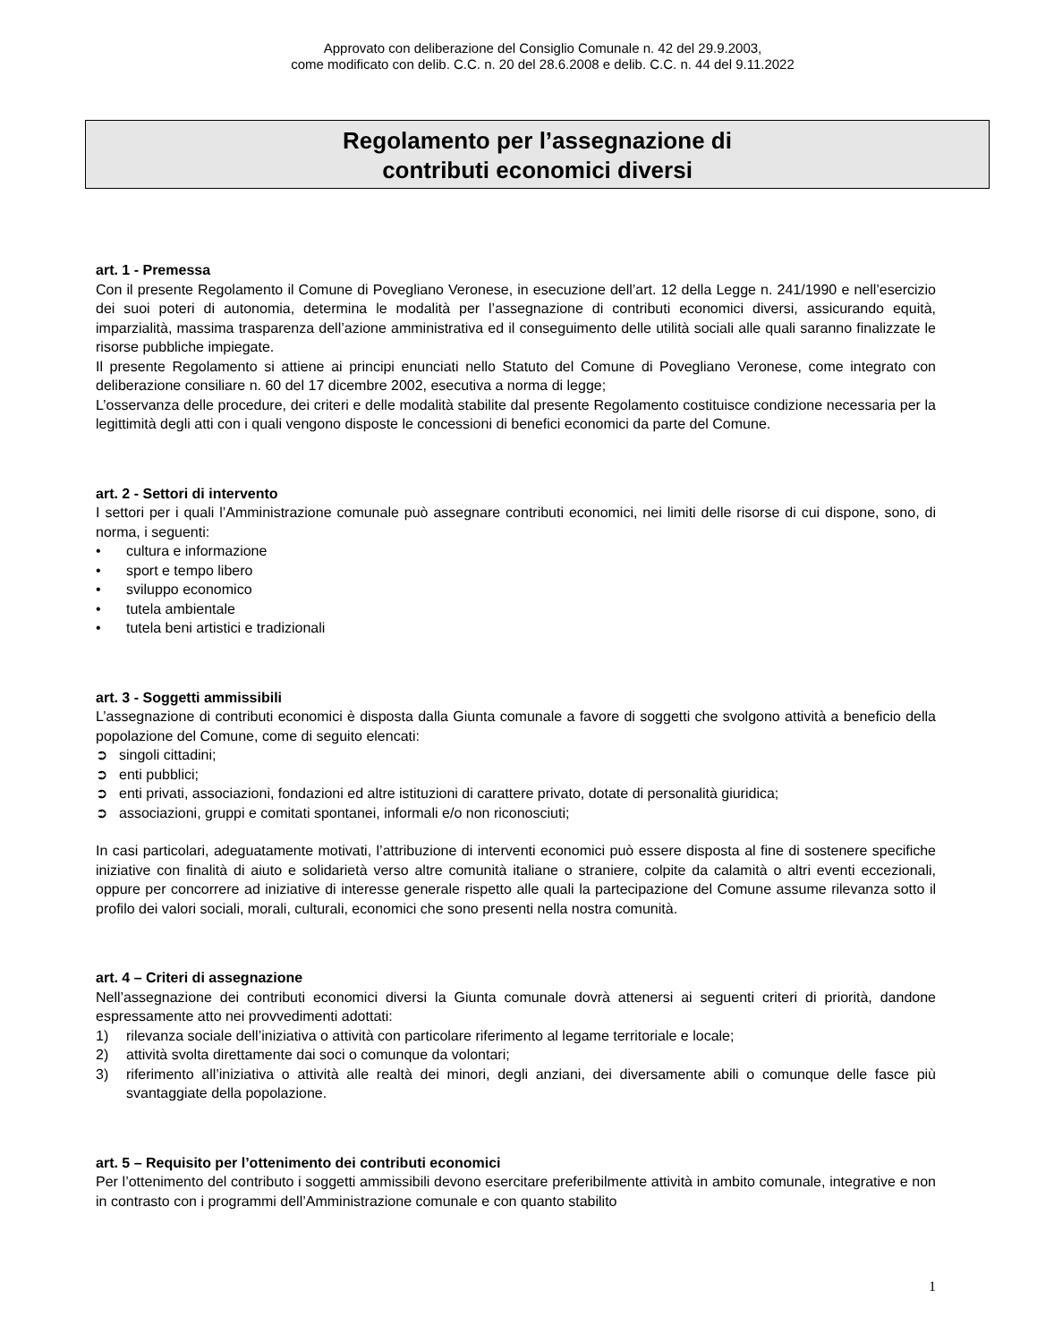Approvato con deliberazione del Consiglio Comunale n. 42 del 29.9.2003,
come modificato con delib. C.C. n. 20 del 28.6.2008 e delib. C.C. n. 44 del 9.11.2022
Regolamento per l’assegnazione di
contributi economici diversi
art. 1 - Premessa
Con il presente Regolamento il Comune di Povegliano Veronese, in esecuzione dell’art. 12 della Legge n. 241/1990 e nell’esercizio dei suoi poteri di autonomia, determina le modalità per l’assegnazione di contributi economici diversi, assicurando equità, imparzialità, massima trasparenza dell’azione amministrativa ed il conseguimento delle utilità sociali alle quali saranno finalizzate le risorse pubbliche impiegate.
Il presente Regolamento si attiene ai principi enunciati nello Statuto del Comune di Povegliano Veronese, come integrato con deliberazione consiliare n. 60 del 17 dicembre 2002, esecutiva a norma di legge;
L’osservanza delle procedure, dei criteri e delle modalità stabilite dal presente Regolamento costituisce condizione necessaria per la legittimità degli atti con i quali vengono disposte le concessioni di benefici economici da parte del Comune.
art. 2 - Settori di intervento
I settori per i quali l’Amministrazione comunale può assegnare contributi economici, nei limiti delle risorse di cui dispone, sono, di norma, i seguenti:
• cultura e informazione
• sport e tempo libero
• sviluppo economico
• tutela ambientale
• tutela beni artistici e tradizionali
art. 3 - Soggetti ammissibili
L’assegnazione di contributi economici è disposta dalla Giunta comunale a favore di soggetti che svolgono attività a beneficio della popolazione del Comune, come di seguito elencati:
➲ singoli cittadini;
➲ enti pubblici;
➲ enti privati, associazioni, fondazioni ed altre istituzioni di carattere privato, dotate di personalità giuridica;
➲ associazioni, gruppi e comitati spontanei, informali e/o non riconosciuti;
In casi particolari, adeguatamente motivati, l’attribuzione di interventi economici può essere disposta al fine di sostenere specifiche iniziative con finalità di aiuto e solidarietà verso altre comunità italiane o straniere, colpite da calamità o altri eventi eccezionali, oppure per concorrere ad iniziative di interesse generale rispetto alle quali la partecipazione del Comune assume rilevanza sotto il profilo dei valori sociali, morali, culturali, economici che sono presenti nella nostra comunità.
art. 4 – Criteri di assegnazione
Nell’assegnazione dei contributi economici diversi la Giunta comunale dovrà attenersi ai seguenti criteri di priorità, dandone espressamente atto nei provvedimenti adottati:
1) rilevanza sociale dell’iniziativa o attività con particolare riferimento al legame territoriale e locale;
2) attività svolta direttamente dai soci o comunque da volontari;
3) riferimento all’iniziativa o attività alle realtà dei minori, degli anziani, dei diversamente abili o comunque delle fasce più svantaggiate della popolazione.
art. 5 – Requisito per l’ottenimento dei contributi economici
Per l’ottenimento del contributo i soggetti ammissibili devono esercitare preferibilmente attività in ambito comunale, integrative e non in contrasto con i programmi dell’Amministrazione comunale e con quanto stabilito
1